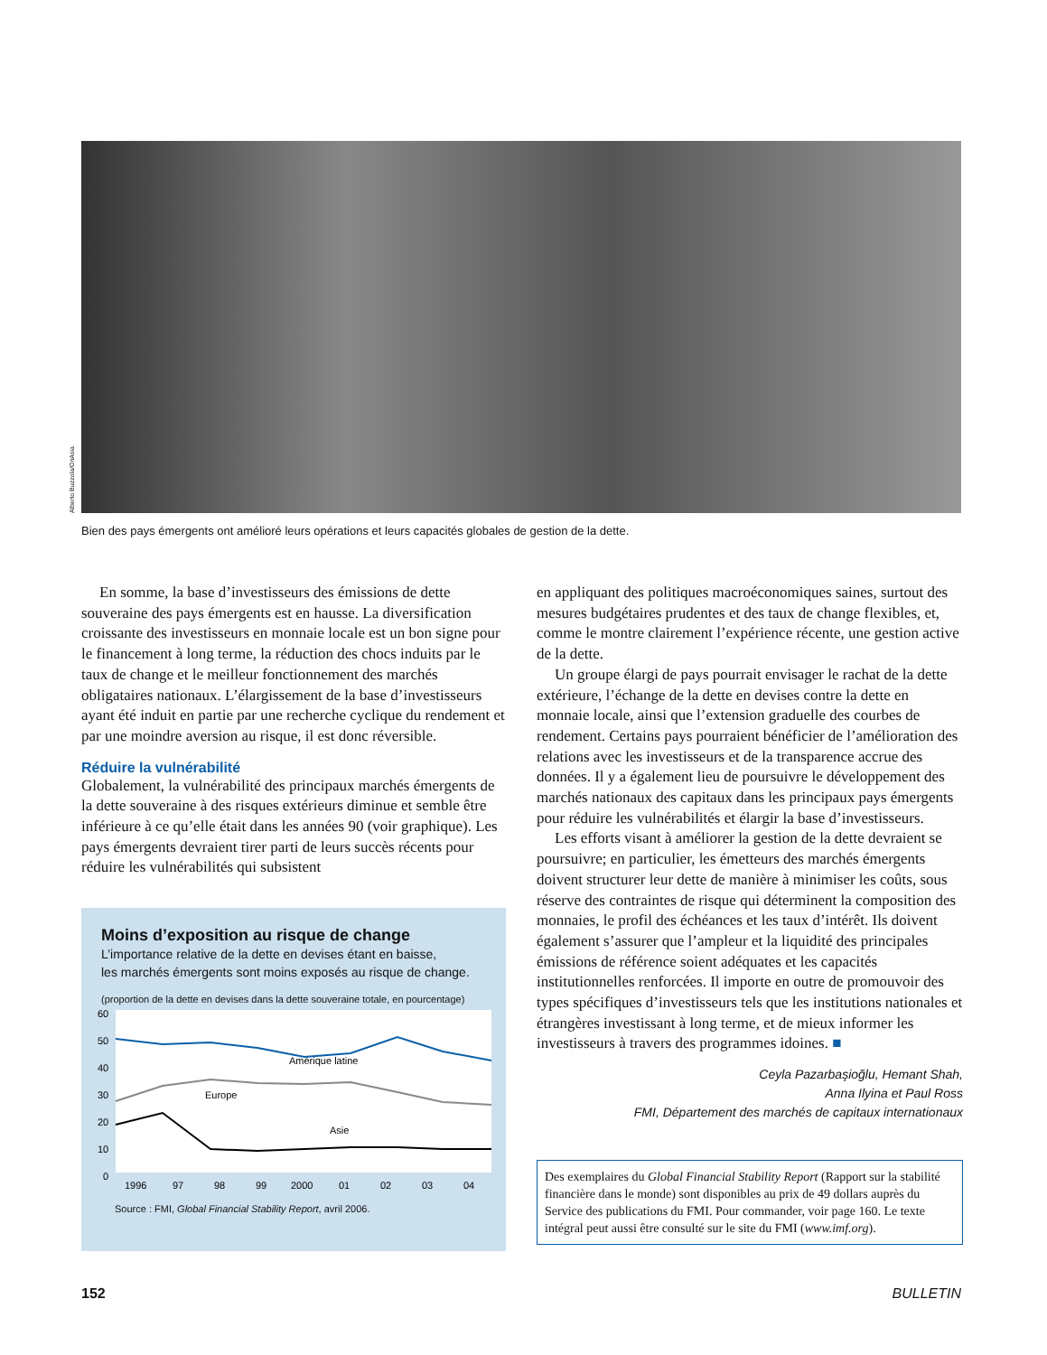Alberto Buzzola/OnAsia
Bien des pays émergents ont amélioré leurs opérations et leurs capacités globales de gestion de la dette.
En somme, la base d’investisseurs des émissions de dette souveraine des pays émergents est en hausse. La diversification croissante des investisseurs en monnaie locale est un bon signe pour le financement à long terme, la réduction des chocs induits par le taux de change et le meilleur fonctionnement des marchés obligataires nationaux. L’élargissement de la base d’investisseurs ayant été induit en partie par une recherche cyclique du rendement et par une moindre aversion au risque, il est donc réversible.
Réduire la vulnérabilité
Globalement, la vulnérabilité des principaux marchés émergents de la dette souveraine à des risques extérieurs diminue et semble être inférieure à ce qu’elle était dans les années 90 (voir graphique). Les pays émergents devraient tirer parti de leurs succès récents pour réduire les vulnérabilités qui subsistent
Moins d’exposition au risque de change
L’importance relative de la dette en devises étant en baisse,
les marchés émergents sont moins exposés au risque de change.
(proportion de la dette en devises dans la dette souveraine totale, en pourcentage)
60
50
40
30
20
10
0
1996
97
98
99
2000
01
02
03
04
Amérique latine
Europe
Asie
Source : FMI, Global Financial Stability Report, avril 2006.
en appliquant des politiques macroéconomiques saines, surtout des mesures budgétaires prudentes et des taux de change flexibles, et, comme le montre clairement l’expérience récente, une gestion active de la dette.
Un groupe élargi de pays pourrait envisager le rachat de la dette extérieure, l’échange de la dette en devises contre la dette en monnaie locale, ainsi que l’extension graduelle des courbes de rendement. Certains pays pourraient bénéficier de l’amélioration des relations avec les investisseurs et de la transparence accrue des données. Il y a également lieu de poursuivre le développement des marchés nationaux des capitaux dans les principaux pays émergents pour réduire les vulnérabilités et élargir la base d’investisseurs.
Les efforts visant à améliorer la gestion de la dette devraient se poursuivre; en particulier, les émetteurs des marchés émergents doivent structurer leur dette de manière à minimiser les coûts, sous réserve des contraintes de risque qui déterminent la composition des monnaies, le profil des échéances et les taux d’intérêt. Ils doivent également s’assurer que l’ampleur et la liquidité des principales émissions de référence soient adéquates et les capacités institutionnelles renforcées. Il importe en outre de promouvoir des types spécifiques d’investisseurs tels que les institutions nationales et étrangères investissant à long terme, et de mieux informer les investisseurs à travers des programmes idoines. ■
Ceyla Pazarbaşioğlu, Hemant Shah,
Anna Ilyina et Paul Ross
FMI, Département des marchés de capitaux internationaux
Des exemplaires du Global Financial Stability Report (Rapport sur la stabilité financière dans le monde) sont disponibles au prix de 49 dollars auprès du Service des publications du FMI. Pour commander, voir page 160. Le texte intégral peut aussi être consulté sur le site du FMI (www.imf.org).
152 BULLETIN